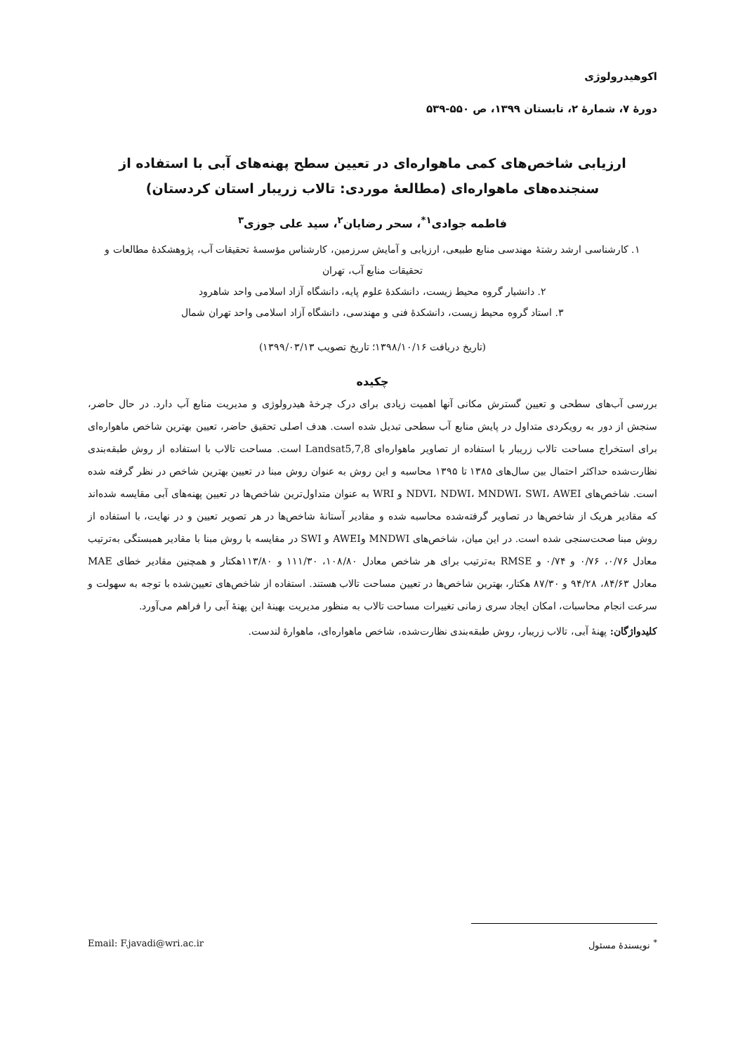اکوهیدرولوژی
دورۀ ۷، شمارۀ ۲، تابستان ۱۳۹۹، ص ۵۵۰-۵۳۹
ارزیابی شاخص‌های کمی ماهواره‌ای در تعیین سطح پهنه‌های آبی با استفاده از سنجنده‌های ماهواره‌ای (مطالعۀ موردی: تالاب زریبار استان کردستان)
فاطمه جوادی<sup>۱*</sup>، سحر رضایان<sup>۲</sup>، سید علی جوزی<sup>۳</sup>
۱. کارشناسی ارشد رشتۀ مهندسی منابع طبیعی، ارزیابی و آمایش سرزمین، کارشناس مؤسسۀ تحقیقات آب، پژوهشکدۀ مطالعات و تحقیقات منابع آب، تهران
۲. دانشیار گروه محیط زیست، دانشکدۀ علوم پایه، دانشگاه آزاد اسلامی واحد شاهرود
۳. استاد گروه محیط زیست، دانشکدۀ فنی و مهندسی، دانشگاه آزاد اسلامی واحد تهران شمال
(تاریخ دریافت ۱۳۹۸/۱۰/۱۶؛ تاریخ تصویب ۱۳۹۹/۰۳/۱۳)
چکیده
بررسی آب‌های سطحی و تعیین گسترش مکانی آنها اهمیت زیادی برای درک چرخۀ هیدرولوژی و مدیریت منابع آب دارد. در حال حاضر، سنجش از دور به رویکردی متداول در پایش منابع آب سطحی تبدیل شده است. هدف اصلی تحقیق حاضر، تعیین بهترین شاخص ماهواره‌ای برای استخراج مساحت تالاب زریبار با استفاده از تصاویر ماهواره‌ای Landsat5,7,8 است. مساحت تالاب با استفاده از روش طبقه‌بندی نظارت‌شده حداکثر احتمال بین سال‌های ۱۳۸۵ تا ۱۳۹۵ محاسبه و این روش به عنوان روش مبنا در تعیین بهترین شاخص در نظر گرفته شده است. شاخص‌های NDVI، NDWI، MNDWI، SWI، AWEI و WRI به عنوان متداول‌ترین شاخص‌ها در تعیین پهنه‌های آبی مقایسه شده‌اند که مقادیر هریک از شاخص‌ها در تصاویر گرفته‌شده محاسبه شده و مقادیر آستانۀ شاخص‌ها در هر تصویر تعیین و در نهایت، با استفاده از روش مبنا صحت‌سنجی شده است. در این میان، شاخص‌های MNDWI وAWEI و SWI در مقایسه با روش مبنا با مقادیر همبستگی به‌ترتیب معادل ۰/۷۶، ۰/۷۶ و ۰/۷۴ و RMSE به‌ترتیب برای هر شاخص معادل ۱۰۸/۸۰، ۱۱۱/۳۰ و ۱۱۳/۸۰هکتار و همچنین مقادیر خطای MAE معادل ۸۴/۶۳، ۹۴/۲۸ و ۸۷/۳۰ هکتار، بهترین شاخص‌ها در تعیین مساحت تالاب هستند. استفاده از شاخص‌های تعیین‌شده با توجه به سهولت و سرعت انجام محاسبات، امکان ایجاد سری زمانی تغییرات مساحت تالاب به منظور مدیریت بهینۀ این پهنۀ آبی را فراهم می‌آورد.
کلیدواژگان: پهنۀ آبی، تالاب زریبار، روش طبقه‌بندی نظارت‌شده، شاخص ماهواره‌ای، ماهوارۀ لندست.
<sup>*</sup> نویسندۀ مسئول Email: F.javadi@wri.ac.ir